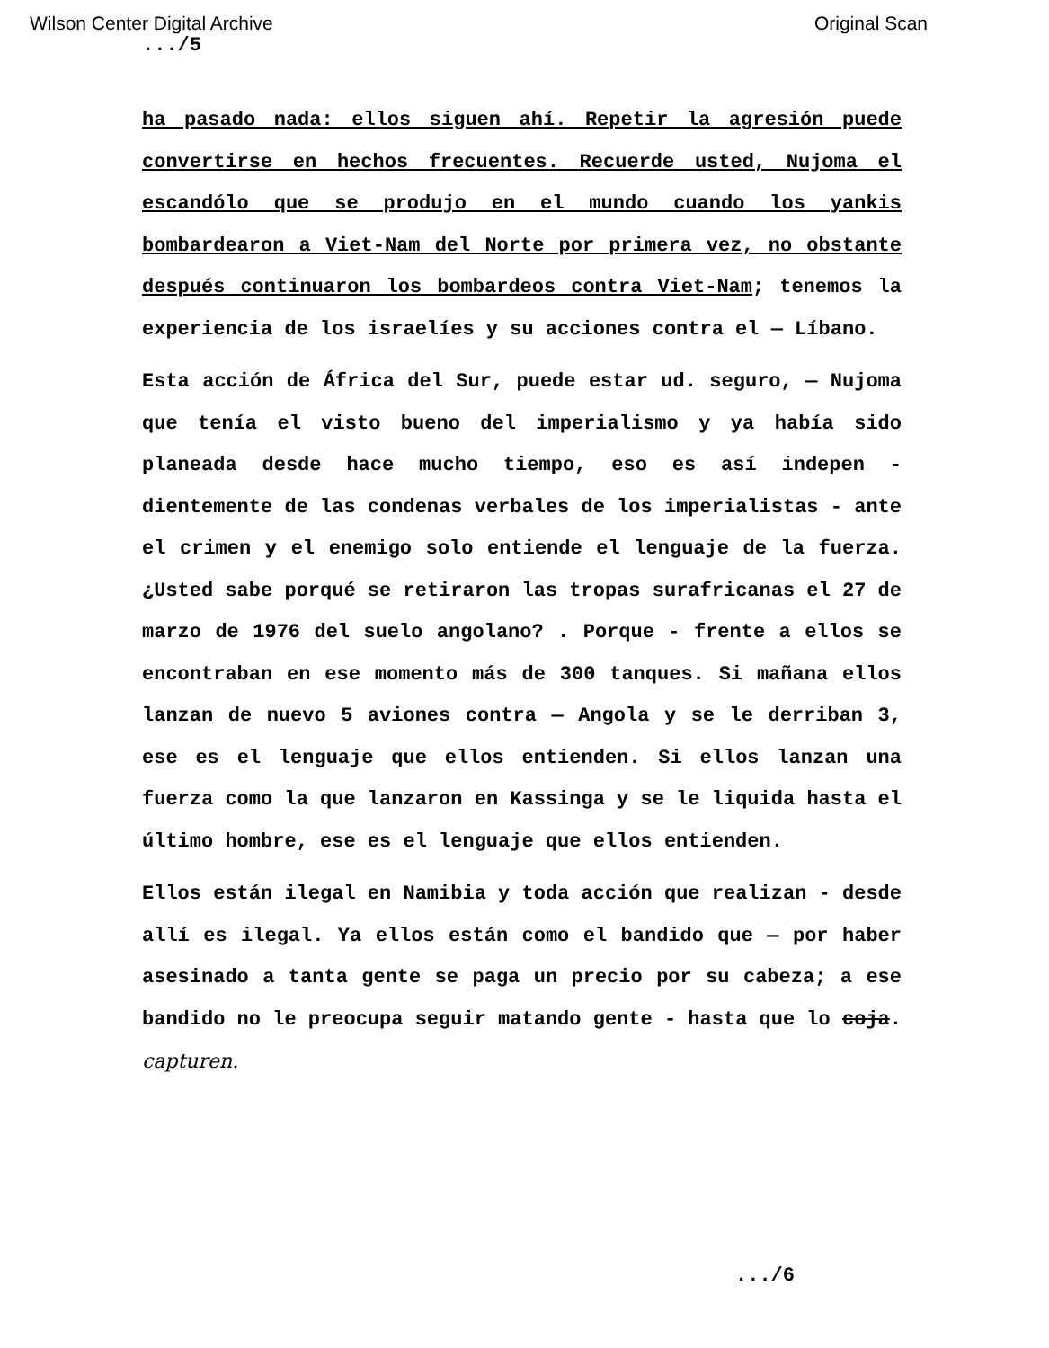Wilson Center Digital Archive Original Scan
.../5
ha pasado nada: ellos siguen ahí. Repetir la agresión puede convertirse en hechos frecuentes. Recuerde usted, Nujoma el escandólo que se produjo en el mundo cuando los yankis bombardearon a Viet-Nam del Norte por primera vez, no obstante después continuaron los bombardeos contra Viet-Nam; tenemos la experiencia de los israelíes y su acciones contra el — Líbano.
Esta acción de África del Sur, puede estar ud. seguro, — Nujoma que tenía el visto bueno del imperialismo y ya había sido planeada desde hace mucho tiempo, eso es así indepen - dientemente de las condenas verbales de los imperialistas - ante el crimen y el enemigo solo entiende el lenguaje de la fuerza. ¿Usted sabe porqué se retiraron las tropas surafricanas el 27 de marzo de 1976 del suelo angolano? . Porque - frente a ellos se encontraban en ese momento más de 300 tanques. Si mañana ellos lanzan de nuevo 5 aviones contra — Angola y se le derriban 3, ese es el lenguaje que ellos entienden. Si ellos lanzan una fuerza como la que lanzaron en Kassinga y se le liquida hasta el último hombre, ese es el lenguaje que ellos entienden.
Ellos están ilegal en Namibia y toda acción que realizan - desde allí es ilegal. Ya ellos están como el bandido que — por haber asesinado a tanta gente se paga un precio por su cabeza; a ese bandido no le preocupa seguir matando gente - hasta que lo coja. capturen.
.../6